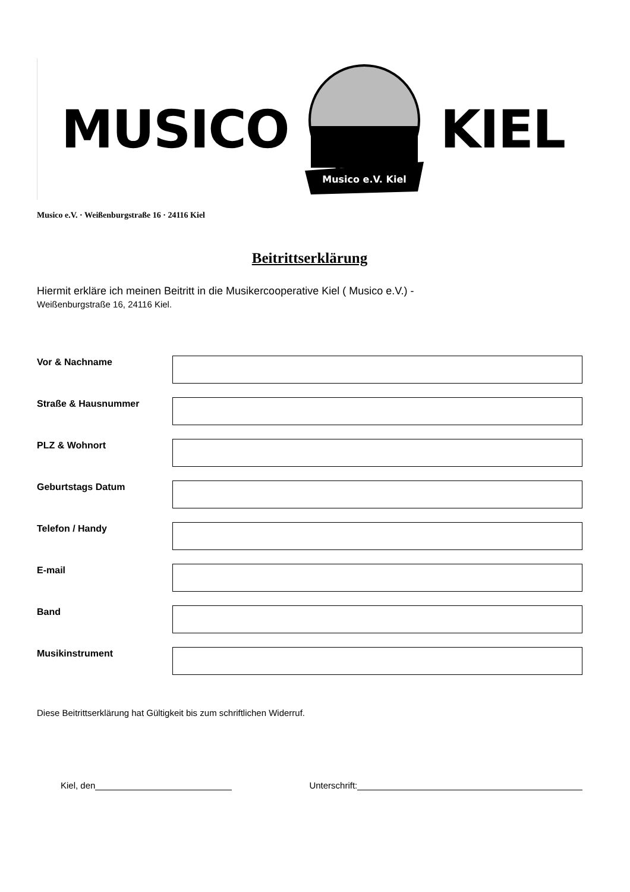MUSICO
Musico e.V. Kiel
KIEL
Musico e.V. · Weißenburgstraße 16 · 24116 Kiel
Beitrittserklärung
Hiermit erkläre ich meinen Beitritt in die Musikercooperative Kiel ( Musico e.V.) -
Weißenburgstraße 16, 24116 Kiel.
Vor & Nachname
Straße & Hausnummer
PLZ & Wohnort
Geburtstags Datum
Telefon / Handy
E-mail
Band
Musikinstrument
Diese Beitrittserklärung hat Gültigkeit bis zum schriftlichen Widerruf.
Kiel, den Unterschrift: